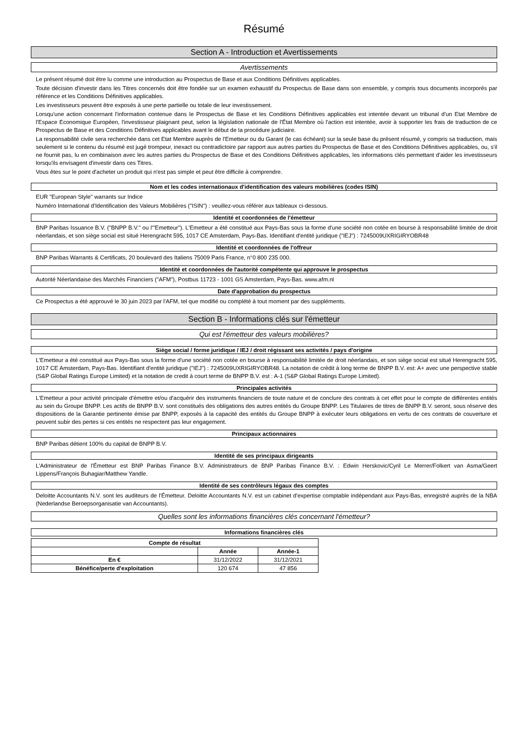Résumé
Section A - Introduction et Avertissements
Avertissements
Le présent résumé doit être lu comme une introduction au Prospectus de Base et aux Conditions Définitives applicables.
Toute décision d'investir dans les Titres concernés doit être fondée sur un examen exhaustif du Prospectus de Base dans son ensemble, y compris tous documents incorporés par référence et les Conditions Définitives applicables.
Les investisseurs peuvent être exposés à une perte partielle ou totale de leur investissement.
Lorsqu'une action concernant l'information contenue dans le Prospectus de Base et les Conditions Définitives applicables est intentée devant un tribunal d'un Etat Membre de l'Espace Economique Européen, l'investisseur plaignant peut, selon la législation nationale de l'État Membre où l'action est intentée, avoir à supporter les frais de traduction de ce Prospectus de Base et des Conditions Définitives applicables avant le début de la procédure judiciaire.
La responsabilité civile sera recherchée dans cet Etat Membre auprès de l'Emetteur ou du Garant (le cas échéant) sur la seule base du présent résumé, y compris sa traduction, mais seulement si le contenu du résumé est jugé trompeur, inexact ou contradictoire par rapport aux autres parties du Prospectus de Base et des Conditions Définitives applicables, ou, s'il ne fournit pas, lu en combinaison avec les autres parties du Prospectus de Base et des Conditions Définitives applicables, les informations clés permettant d'aider les investisseurs lorsqu'ils envisagent d'investir dans ces Titres.
Vous êtes sur le point d'acheter un produit qui n'est pas simple et peut être difficile à comprendre.
Nom et les codes internationaux d'identification des valeurs mobilières (codes ISIN)
EUR "European Style" warrants sur Indice
Numéro International d'Identification des Valeurs Mobilières ("ISIN") : veuillez-vous référer aux tableaux ci-dessous.
Identité et coordonnées de l'émetteur
BNP Paribas Issuance B.V. ("BNPP B.V." ou l'"Emetteur"). L'Emetteur a été constitué aux Pays-Bas sous la forme d'une société non cotée en bourse à responsabilité limitée de droit néerlandais, et son siège social est situé Herengracht 595, 1017 CE Amsterdam, Pays-Bas. Identifiant d'entité juridique ("IEJ") : 7245009UXRIGIRYOBR48
Identité et coordonnées de l'offreur
BNP Paribas Warrants & Certificats, 20 boulevard des Italiens 75009 Paris France, n°0 800 235 000.
Identité et coordonnées de l'autorité compétente qui approuve le prospectus
Autorité Néerlandaise des Marchés Financiers ("AFM"), Postbus 11723 - 1001 GS Amsterdam, Pays-Bas. www.afm.nl
Date d'approbation du prospectus
Ce Prospectus a été approuvé le 30 juin 2023 par l'AFM, tel que modifié ou complété à tout moment par des suppléments.
Section B - Informations clés sur l'émetteur
Qui est l'émetteur des valeurs mobilières?
Siège social / forme juridique / IEJ / droit régissant ses activités / pays d'origine
L'Emetteur a été constitué aux Pays-Bas sous la forme d'une société non cotée en bourse à responsabilité limitée de droit néerlandais, et son siège social est situé Herengracht 595, 1017 CE Amsterdam, Pays-Bas. Identifiant d'entité juridique ("IEJ") : 7245009UXRIGIRYOBR48. La notation de crédit à long terme de BNPP B.V. est: A+ avec une perspective stable (S&P Global Ratings Europe Limited) et la notation de credit à court terme de BNPP B.V. est : A-1 (S&P Global Ratings Europe Limited).
Principales activités
L'Emetteur a pour activité principale d'émettre et/ou d'acquérir des instruments financiers de toute nature et de conclure des contrats à cet effet pour le compte de différentes entités au sein du Groupe BNPP. Les actifs de BNPP B.V. sont constitués des obligations des autres entités du Groupe BNPP. Les Titulaires de titres de BNPP B.V. seront, sous réserve des dispositions de la Garantie pertinente émise par BNPP, exposés à la capacité des entités du Groupe BNPP à exécuter leurs obligations en vertu de ces contrats de couverture et peuvent subir des pertes si ces entités ne respectent pas leur engagement.
Principaux actionnaires
BNP Paribas détient 100% du capital de BNPP B.V.
Identité de ses principaux dirigeants
L'Administrateur de l'Émetteur est BNP Paribas Finance B.V. Administrateurs de BNP Paribas Finance B.V. : Edwin Herskovic/Cyril Le Merrer/Folkert van Asma/Geert Lippens/François Buhagiar/Matthew Yandle.
Identité de ses contrôleurs légaux des comptes
Deloitte Accountants N.V. sont les auditeurs de l'Émetteur. Deloitte Accountants N.V. est un cabinet d'expertise comptable indépendant aux Pays-Bas, enregistré auprès de la NBA (Nederlandse Beroepsorganisatie van Accountants).
Quelles sont les informations financières clés concernant l'émetteur?
Informations financières clés
| Compte de résultat | | |
| --- | --- | --- |
| | Année | Année-1 |
| En € | 31/12/2022 | 31/12/2021 |
| Bénéfice/perte d'exploitation | 120 674 | 47 856 |